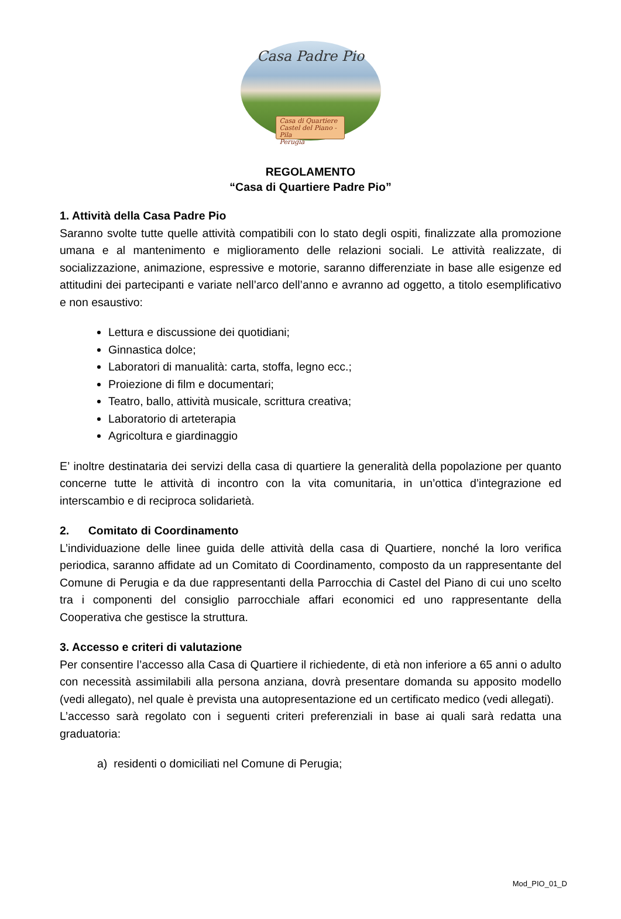Casa Padre Pio
Casa di Quartiere
Castel del Piano - Pila
Perugia
REGOLAMENTO
“Casa di Quartiere Padre Pio”
1. Attività della Casa Padre Pio
Saranno svolte tutte quelle attività compatibili con lo stato degli ospiti, finalizzate alla promozione umana e al mantenimento e miglioramento delle relazioni sociali. Le attività realizzate, di socializzazione, animazione, espressive e motorie, saranno differenziate in base alle esigenze ed attitudini dei partecipanti e variate nell’arco dell’anno e avranno ad oggetto, a titolo esemplificativo e non esaustivo:
Lettura e discussione dei quotidiani;
Ginnastica dolce;
Laboratori di manualità: carta, stoffa, legno ecc.;
Proiezione di film e documentari;
Teatro, ballo, attività musicale, scrittura creativa;
Laboratorio di arteterapia
Agricoltura e giardinaggio
E’ inoltre destinataria dei servizi della casa di quartiere la generalità della popolazione per quanto concerne tutte le attività di incontro con la vita comunitaria, in un’ottica d’integrazione ed interscambio e di reciproca solidarietà.
2. Comitato di Coordinamento
L’individuazione delle linee guida delle attività della casa di Quartiere, nonché la loro verifica periodica, saranno affidate ad un Comitato di Coordinamento, composto da un rappresentante del Comune di Perugia e da due rappresentanti della Parrocchia di Castel del Piano di cui uno scelto tra i componenti del consiglio parrocchiale affari economici ed uno rappresentante della Cooperativa che gestisce la struttura.
3. Accesso e criteri di valutazione
Per consentire l’accesso alla Casa di Quartiere il richiedente, di età non inferiore a 65 anni o adulto con necessità assimilabili alla persona anziana, dovrà presentare domanda su apposito modello (vedi allegato), nel quale è prevista una autopresentazione ed un certificato medico (vedi allegati).
L’accesso sarà regolato con i seguenti criteri preferenziali in base ai quali sarà redatta una graduatoria:
a) residenti o domiciliati nel Comune di Perugia;
Mod_PIO_01_D